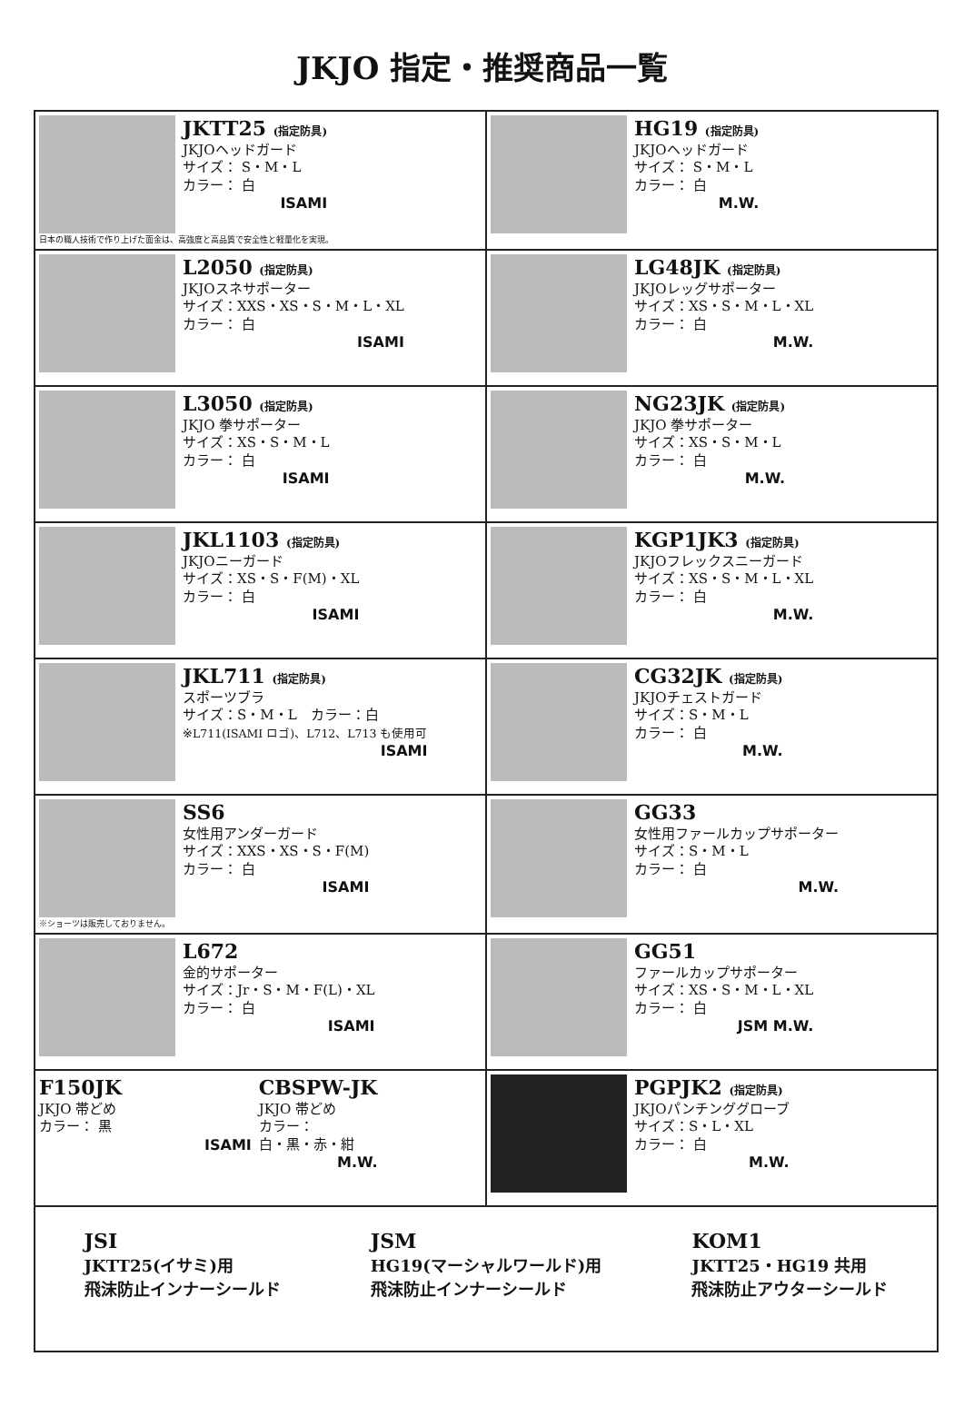JKJO 指定・推奨商品一覧
| JKTT25 (指定防具) JKJOヘッドガード サイズ： S・M・L カラー： 白 ISAMI 日本の職人技術で作り上げた面金は、高強度と高品質で安全性と軽量化を実現。 | HG19 (指定防具) JKJOヘッドガード サイズ： S・M・L カラー： 白 M.W. |
| L2050 (指定防具) JKJOスネサポーター サイズ：XXS・XS・S・M・L・XL カラー： 白 ISAMI | LG48JK (指定防具) JKJOレッグサポーター サイズ：XS・S・M・L・XL カラー： 白 M.W. |
| L3050 (指定防具) JKJO 拳サポーター サイズ：XS・S・M・L カラー： 白 ISAMI | NG23JK (指定防具) JKJO 拳サポーター サイズ：XS・S・M・L カラー： 白 M.W. |
| JKL1103 (指定防具) JKJOニーガード サイズ：XS・S・F(M)・XL カラー： 白 ISAMI | KGP1JK3 (指定防具) JKJOフレックスニーガード サイズ：XS・S・M・L・XL カラー： 白 M.W. |
| JKL711 (指定防具) スポーツブラ サイズ：S・M・L カラー：白 ※L711(ISAMI ロゴ)、L712、L713 も使用可 ISAMI | CG32JK (指定防具) JKJOチェストガード サイズ：S・M・L カラー： 白 M.W. |
| SS6 女性用アンダーガード サイズ：XXS・XS・S・F(M) カラー： 白 ISAMI ※ショーツは販売しておりません。 | GG33 女性用ファールカップサポーター サイズ：S・M・L カラー： 白 M.W. |
| L672 金的サポーター サイズ：Jr・S・M・F(L)・XL カラー： 白 ISAMI | GG51 ファールカップサポーター サイズ：XS・S・M・L・XL カラー： 白 JSM M.W. |
| F150JK JKJO 帯どめ カラー： 黒 ISAMI CBSPW-JK JKJO 帯どめ カラー： 白・黒・赤・紺 M.W. | PGPJK2 (指定防具) JKJOパンチンググローブ サイズ：S・L・XL カラー： 白 M.W. |
| JSI JKTT25(イサミ)用 飛沫防止インナーシールド JSM HG19(マーシャルワールド)用 飛沫防止インナーシールド KOM1 JKTT25・HG19 共用 飛沫防止アウターシールド | |